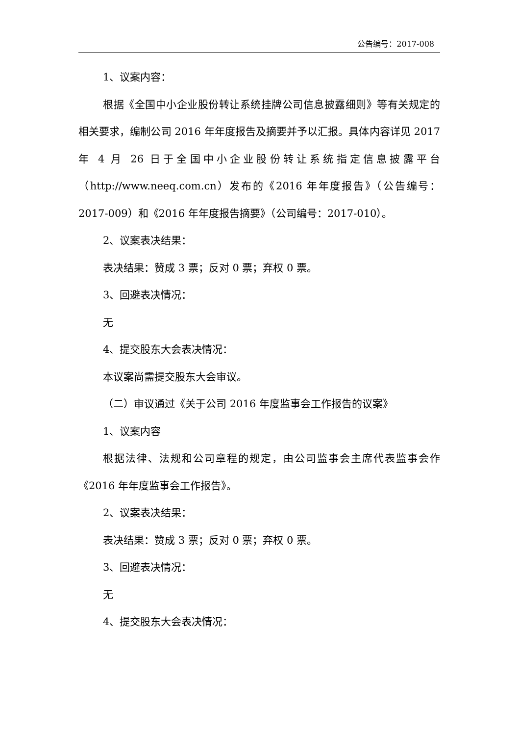公告编号：2017-008
1、议案内容：
根据《全国中小企业股份转让系统挂牌公司信息披露细则》等有关规定的相关要求，编制公司 2016 年年度报告及摘要并予以汇报。具体内容详见 2017 年 4 月 26 日于全国中小企业股份转让系统指定信息披露平台（http://www.neeq.com.cn）发布的《2016 年年度报告》（公告编号：2017-009）和《2016 年年度报告摘要》（公司编号：2017-010）。
2、议案表决结果：
表决结果：赞成 3 票；反对 0 票；弃权 0 票。
3、回避表决情况：
无
4、提交股东大会表决情况：
本议案尚需提交股东大会审议。
（二）审议通过《关于公司 2016 年度监事会工作报告的议案》
1、议案内容
根据法律、法规和公司章程的规定，由公司监事会主席代表监事会作《2016 年年度监事会工作报告》。
2、议案表决结果：
表决结果：赞成 3 票；反对 0 票；弃权 0 票。
3、回避表决情况：
无
4、提交股东大会表决情况：